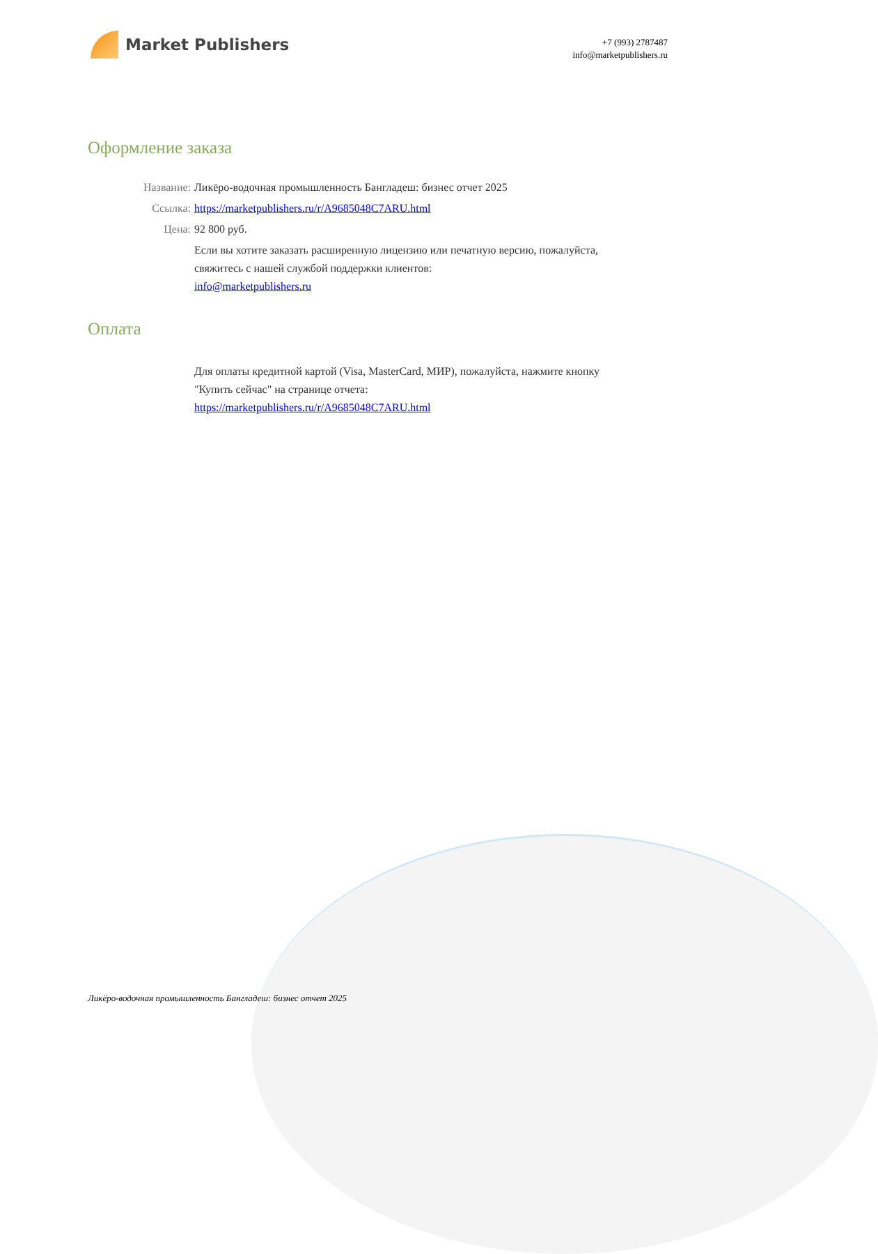Market Publishers
+7 (993) 2787487
info@marketpublishers.ru
Оформление заказа
Название: Ликёро-водочная промышленность Бангладеш: бизнес отчет 2025
Ссылка: https://marketpublishers.ru/r/A9685048C7ARU.html
Цена: 92 800 руб.
Если вы хотите заказать расширенную лицензию или печатную версию, пожалуйста, свяжитесь с нашей службой поддержки клиентов:
info@marketpublishers.ru
Оплата
Для оплаты кредитной картой (Visa, MasterCard, МИР), пожалуйста, нажмите кнопку "Купить сейчас" на странице отчета:
https://marketpublishers.ru/r/A9685048C7ARU.html
Ликёро-водочная промышленность Бангладеш: бизнес отчет 2025